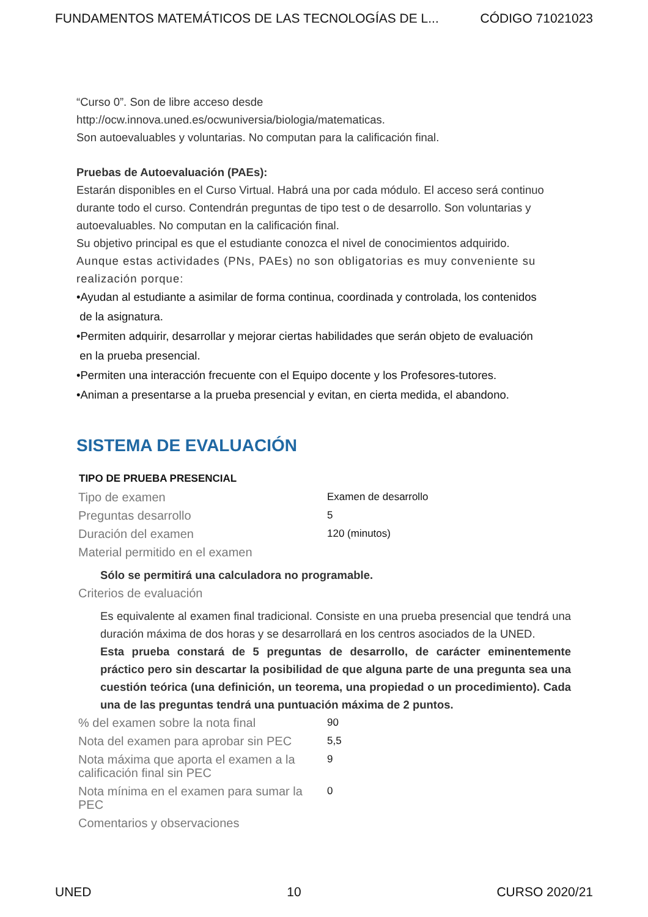FUNDAMENTOS MATEMÁTICOS DE LAS TECNOLOGÍAS DE L... CÓDIGO 71021023
“Curso 0”. Son de libre acceso desde
http://ocw.innova.uned.es/ocwuniversia/biologia/matematicas.
Son autoevaluables y voluntarias. No computan para la calificación final.
Pruebas de Autoevaluación (PAEs):
Estarán disponibles en el Curso Virtual. Habrá una por cada módulo. El acceso será continuo durante todo el curso. Contendrán preguntas de tipo test o de desarrollo. Son voluntarias y autoevaluables. No computan en la calificación final.
Su objetivo principal es que el estudiante conozca el nivel de conocimientos adquirido.
Aunque estas actividades (PNs, PAEs) no son obligatorias es muy conveniente su realización porque:
•Ayudan al estudiante a asimilar de forma continua, coordinada y controlada, los contenidos
de la asignatura.
•Permiten adquirir, desarrollar y mejorar ciertas habilidades que serán objeto de evaluación
en la prueba presencial.
•Permiten una interacción frecuente con el Equipo docente y los Profesores-tutores.
•Animan a presentarse a la prueba presencial y evitan, en cierta medida, el abandono.
SISTEMA DE EVALUACIÓN
| TIPO DE PRUEBA PRESENCIAL | |
| --- | --- |
| Tipo de examen | Examen de desarrollo |
| Preguntas desarrollo | 5 |
| Duración del examen | 120 (minutos) |
| Material permitido en el examen | |
| Sólo se permitirá una calculadora no programable. | |
| Criterios de evaluación | |
| Es equivalente al examen final tradicional. Consiste en una prueba presencial que tendrá una duración máxima de dos horas y se desarrollará en los centros asociados de la UNED. Esta prueba constará de 5 preguntas de desarrollo, de carácter eminentemente práctico pero sin descartar la posibilidad de que alguna parte de una pregunta sea una cuestión teórica (una definición, un teorema, una propiedad o un procedimiento). Cada una de las preguntas tendrá una puntuación máxima de 2 puntos. | |
| % del examen sobre la nota final | 90 |
| Nota del examen para aprobar sin PEC | 5,5 |
| Nota máxima que aporta el examen a la calificación final sin PEC | 9 |
| Nota mínima en el examen para sumar la PEC | 0 |
| Comentarios y observaciones | |
UNED 10 CURSO 2020/21